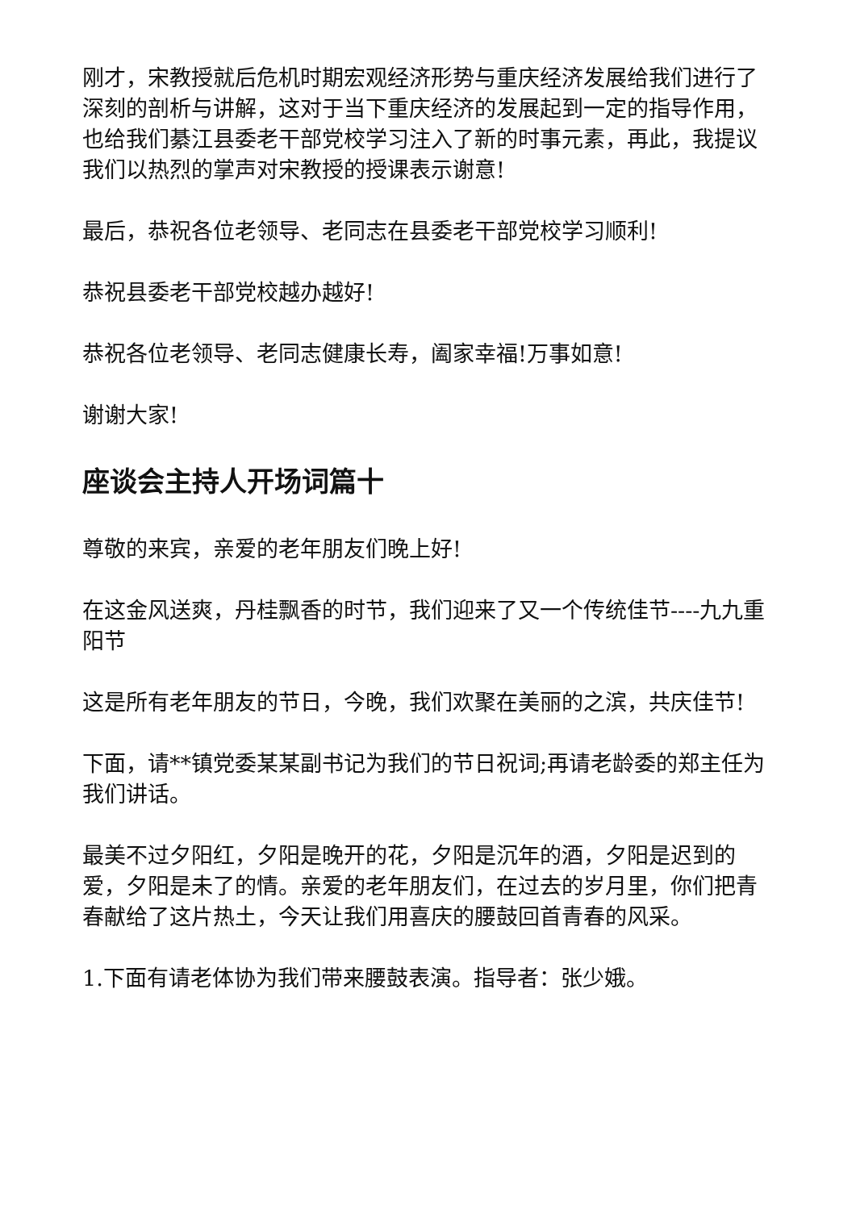刚才，宋教授就后危机时期宏观经济形势与重庆经济发展给我们进行了深刻的剖析与讲解，这对于当下重庆经济的发展起到一定的指导作用，也给我们綦江县委老干部党校学习注入了新的时事元素，再此，我提议我们以热烈的掌声对宋教授的授课表示谢意!
最后，恭祝各位老领导、老同志在县委老干部党校学习顺利!
恭祝县委老干部党校越办越好!
恭祝各位老领导、老同志健康长寿，阖家幸福!万事如意!
谢谢大家!
座谈会主持人开场词篇十
尊敬的来宾，亲爱的老年朋友们晚上好!
在这金风送爽，丹桂飘香的时节，我们迎来了又一个传统佳节----九九重阳节
这是所有老年朋友的节日，今晚，我们欢聚在美丽的之滨，共庆佳节!
下面，请**镇党委某某副书记为我们的节日祝词;再请老龄委的郑主任为我们讲话。
最美不过夕阳红，夕阳是晚开的花，夕阳是沉年的酒，夕阳是迟到的爱，夕阳是未了的情。亲爱的老年朋友们，在过去的岁月里，你们把青春献给了这片热土，今天让我们用喜庆的腰鼓回首青春的风采。
1.下面有请老体协为我们带来腰鼓表演。指导者：张少娥。